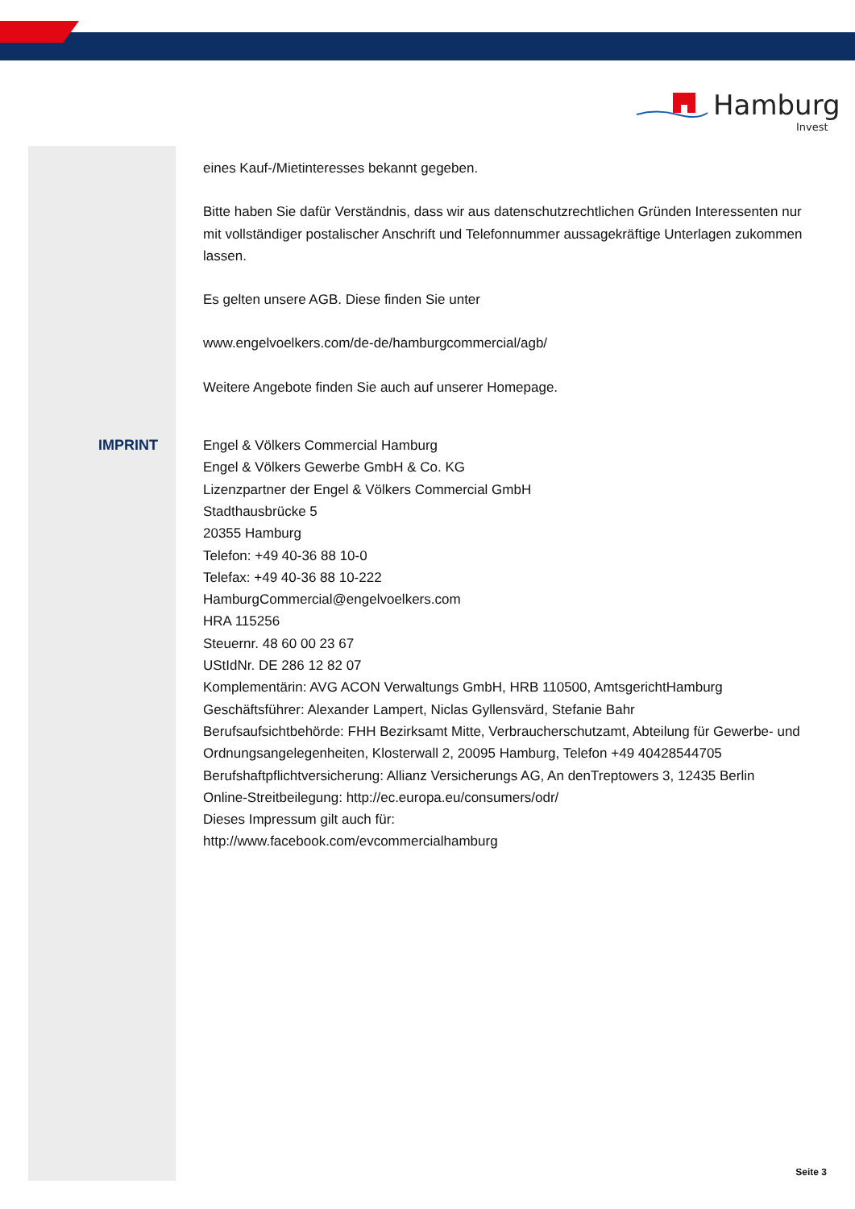Hamburg
Invest
eines Kauf-/Mietinteresses bekannt gegeben.
Bitte haben Sie dafür Verständnis, dass wir aus datenschutzrechtlichen Gründen Interessenten nur mit vollständiger postalischer Anschrift und Telefonnummer aussagekräftige Unterlagen zukommen lassen.
Es gelten unsere AGB. Diese finden Sie unter
www.engelvoelkers.com/de-de/hamburgcommercial/agb/
Weitere Angebote finden Sie auch auf unserer Homepage.
IMPRINT
Engel & Völkers Commercial Hamburg
Engel & Völkers Gewerbe GmbH & Co. KG
Lizenzpartner der Engel & Völkers Commercial GmbH
Stadthausbrücke 5
20355 Hamburg
Telefon: +49 40-36 88 10-0
Telefax: +49 40-36 88 10-222
HamburgCommercial@engelvoelkers.com
HRA 115256
Steuernr. 48 60 00 23 67
UStIdNr. DE 286 12 82 07
Komplementärin: AVG ACON Verwaltungs GmbH, HRB 110500, AmtsgerichtHamburg
Geschäftsführer: Alexander Lampert, Niclas Gyllensvärd, Stefanie Bahr
Berufsaufsichtbehörde: FHH Bezirksamt Mitte, Verbraucherschutzamt, Abteilung für Gewerbe- und Ordnungsangelegenheiten, Klosterwall 2, 20095 Hamburg, Telefon +49 40428544705
Berufshaftpflichtversicherung: Allianz Versicherungs AG, An denTreptowers 3, 12435 Berlin
Online-Streitbeilegung: http://ec.europa.eu/consumers/odr/
Dieses Impressum gilt auch für:
http://www.facebook.com/evcommercialhamburg
Seite 3